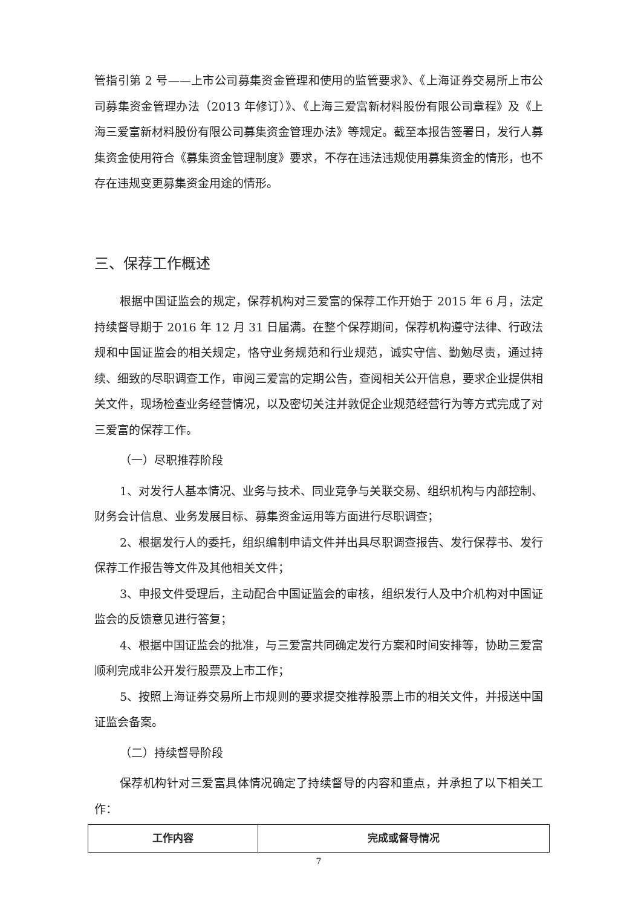管指引第 2 号——上市公司募集资金管理和使用的监管要求》、《上海证券交易所上市公司募集资金管理办法（2013 年修订）》、《上海三爱富新材料股份有限公司章程》及《上海三爱富新材料股份有限公司募集资金管理办法》等规定。截至本报告签署日，发行人募集资金使用符合《募集资金管理制度》要求，不存在违法违规使用募集资金的情形，也不存在违规变更募集资金用途的情形。
三、保荐工作概述
根据中国证监会的规定，保荐机构对三爱富的保荐工作开始于 2015 年 6 月，法定持续督导期于 2016 年 12 月 31 日届满。在整个保荐期间，保荐机构遵守法律、行政法规和中国证监会的相关规定，恪守业务规范和行业规范，诚实守信、勤勉尽责，通过持续、细致的尽职调查工作，审阅三爱富的定期公告，查阅相关公开信息，要求企业提供相关文件，现场检查业务经营情况，以及密切关注并敦促企业规范经营行为等方式完成了对三爱富的保荐工作。
（一）尽职推荐阶段
1、对发行人基本情况、业务与技术、同业竞争与关联交易、组织机构与内部控制、财务会计信息、业务发展目标、募集资金运用等方面进行尽职调查；
2、根据发行人的委托，组织编制申请文件并出具尽职调查报告、发行保荐书、发行保荐工作报告等文件及其他相关文件；
3、申报文件受理后，主动配合中国证监会的审核，组织发行人及中介机构对中国证监会的反馈意见进行答复；
4、根据中国证监会的批准，与三爱富共同确定发行方案和时间安排等，协助三爱富顺利完成非公开发行股票及上市工作；
5、按照上海证券交易所上市规则的要求提交推荐股票上市的相关文件，并报送中国证监会备案。
（二）持续督导阶段
保荐机构针对三爱富具体情况确定了持续督导的内容和重点，并承担了以下相关工作：
| 工作内容 | 完成或督导情况 |
| --- | --- |
7